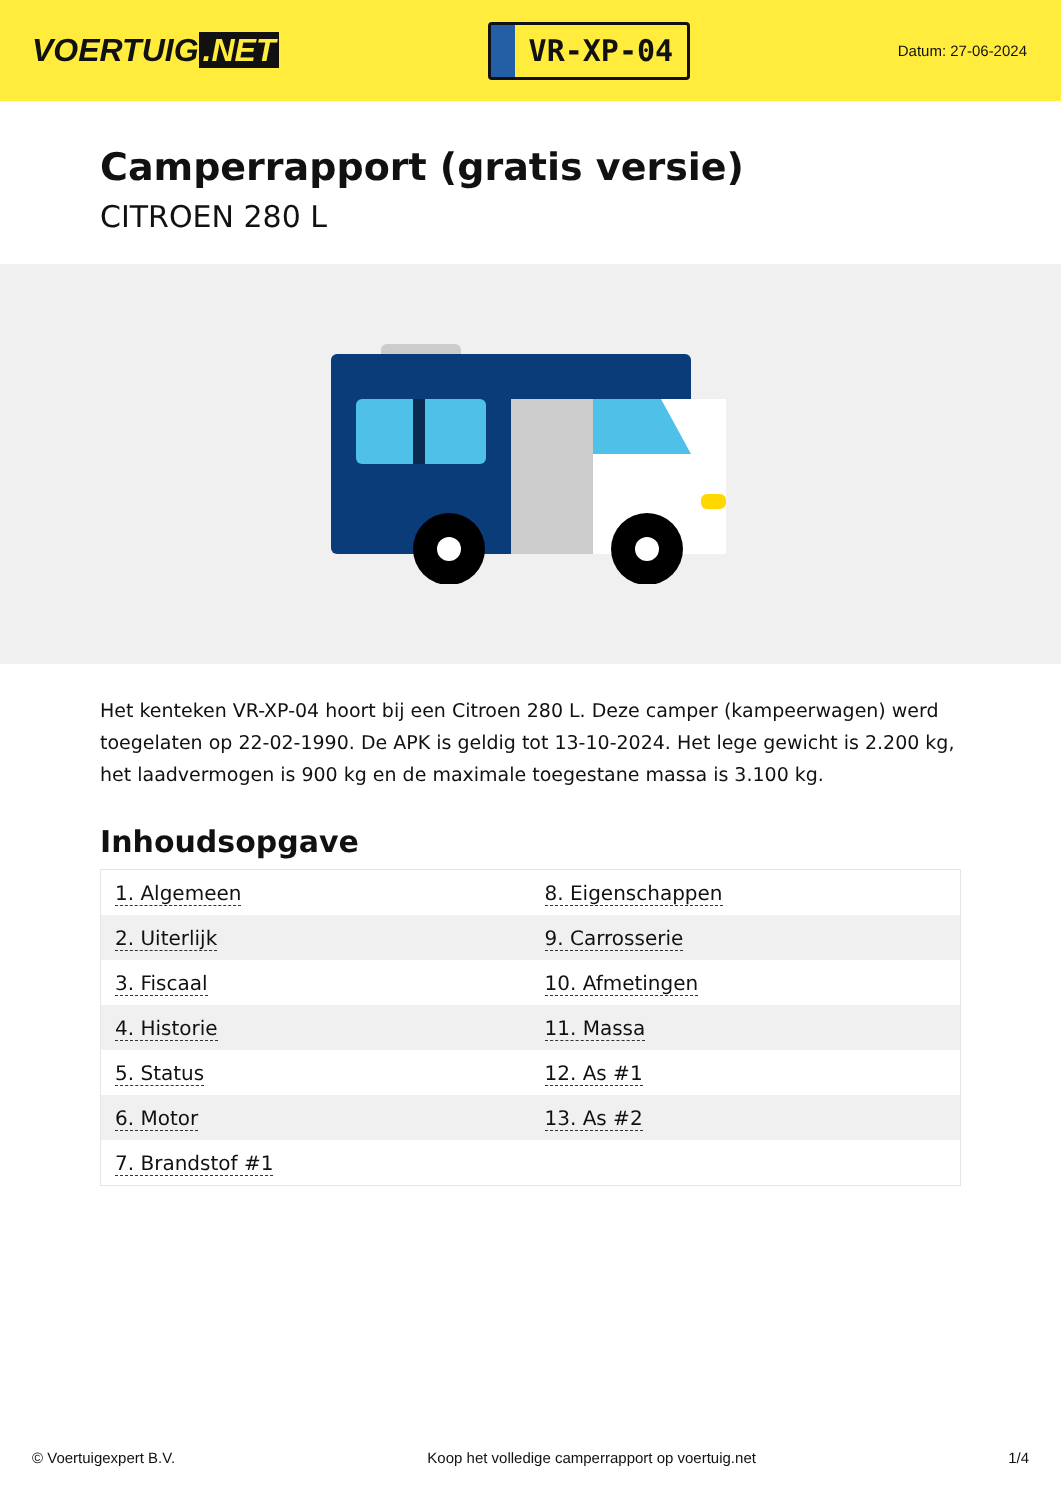VOERTUIG.NET
VR-XP-04
Datum: 27-06-2024
Camperrapport (gratis versie)
CITROEN 280 L
Het kenteken VR-XP-04 hoort bij een Citroen 280 L. Deze camper (kampeerwagen) werd toegelaten op 22-02-1990. De APK is geldig tot 13-10-2024. Het lege gewicht is 2.200 kg, het laadvermogen is 900 kg en de maximale toegestane massa is 3.100 kg.
Inhoudsopgave
| 1. Algemeen | 8. Eigenschappen |
| 2. Uiterlijk | 9. Carrosserie |
| 3. Fiscaal | 10. Afmetingen |
| 4. Historie | 11. Massa |
| 5. Status | 12. As #1 |
| 6. Motor | 13. As #2 |
| 7. Brandstof #1 | |
© Voertuigexpert B.V. Koop het volledige camperrapport op voertuig.net 1/4